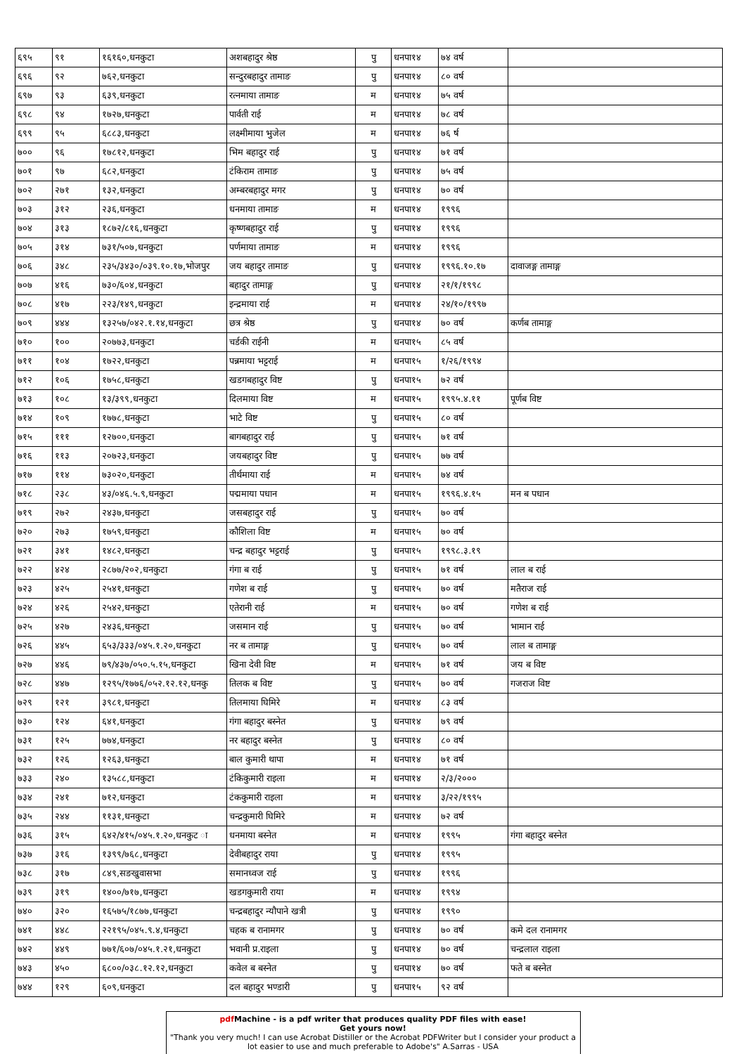| ६९५ | ९१ | १६१६०,धनकुटा | अशबहादुर श्रेष्ठ | पु | धनपा१४ | ७४ वर्ष | |
| ६९६ | ९२ | ७६२,धनकुटा | सन्दुरबहादुर तामाङ | पु | धनपा१४ | ८० वर्ष | |
| ६९७ | ९३ | ६३९,धनकुटा | रत्नमाया तामाङ | म | धनपा१४ | ७५ वर्ष | |
| ६९८ | ९४ | १७२७,धनकुटा | पार्वती राई | म | धनपा१४ | ७८ वर्ष | |
| ६९९ | ९५ | ६८८३,धनकुटा | लक्ष्मीमाया भुजेल | म | धनपा१४ | ७६ र्ष | |
| ७०० | ९६ | १७८१२,धनकुटा | भिम बहादुर राई | पु | धनपा१४ | ७१ वर्ष | |
| ७०१ | ९७ | ६८२,धनकुटा | टंकिराम तामाङ | पु | धनपा१४ | ७५ वर्ष | |
| ७०२ | २७१ | १३२,धनकुटा | अम्बरबहादुर मगर | पु | धनपा१४ | ७० वर्ष | |
| ७०३ | ३१२ | २३६,धनकुटा | धनमाया तामाङ | म | धनपा१४ | १९९६ | |
| ७०४ | ३१३ | १८७२/८१६,धनकुटा | कृष्णबहादुर राई | पु | धनपा१४ | १९९६ | |
| ७०५ | ३१४ | ७३१/५०७,धनकुटा | पर्णमाया तामाङ | म | धनपा१४ | १९९६ | |
| ७०६ | ३४८ | २३५/३४३०/०३९.१०.१७,भोजपुर | जय बहादुर तामाङ | पु | धनपा१४ | १९९६.१०.१७ | दावाजङ्ग तामाङ्ग |
| ७०७ | ४१६ | ७३०/६०४,धनकुटा | बहादुर तामाङ्ग | पु | धनपा१४ | २१/१/१९९८ | |
| ७०८ | ४१७ | २२३/१४९,धनकुटा | इन्द्रमाया राई | म | धनपा१४ | २४/१०/१९९७ | |
| ७०९ | ४४४ | १३२५७/०४२.१.१४,धनकुटा | छत्र श्रेष्ठ | पु | धनपा१४ | ७० वर्ष | कर्णब तामाङ्ग |
| ७१० | १०० | २०७७३,धनकुटा | चर्डकी राईनी | म | धनपा१५ | ८५ वर्ष | |
| ७११ | १०४ | १७२२,धनकुटा | पन्नमाया भट्टराई | म | धनपा१५ | १/२६/१९९४ | |
| ७१२ | १०६ | १७५८,धनकुटा | खडगबहादुर विष्ट | पु | धनपा१५ | ७२ वर्ष | |
| ७१३ | १०८ | १३/३९९,धनकुटा | दिलमाया विष्ट | म | धनपा१५ | १९९५.४.११ | पूर्णब विष्ट |
| ७१४ | १०९ | १७७८,धनकुटा | भाटे विष्ट | पु | धनपा१५ | ८० वर्ष | |
| ७१५ | १११ | १२७००,धनकुटा | बागबहादुर राई | पु | धनपा१५ | ७१ वर्ष | |
| ७१६ | ११३ | २०७२३,धनकुटा | जयबहादुर विष्ट | पु | धनपा१५ | ७७ वर्ष | |
| ७१७ | ११४ | ७३०२०,धनकुटा | तीर्थमाया राई | म | धनपा१५ | ७४ वर्ष | |
| ७१८ | २३८ | ४३/०४६.५.९,धनकुटा | पद्ममाया पधान | म | धनपा१५ | १९९६.४.१५ | मन ब पधान |
| ७१९ | २७२ | २४३७,धनकुटा | जसबहादुर राई | पु | धनपा१५ | ७० वर्ष | |
| ७२० | २७३ | १७५९,धनकुटा | कौशिला विष्ट | म | धनपा१५ | ७० वर्ष | |
| ७२१ | ३४१ | १४८२,धनकुटा | चन्द्र बहादुर भट्टराई | पु | धनपा१५ | १९९८.३.१९ | |
| ७२२ | ४२४ | २८७७/२०२,धनकुटा | गंगा ब राई | पु | धनपा१५ | ७१ वर्ष | लाल ब राई |
| ७२३ | ४२५ | २५४१,धनकुटा | गणेश ब राई | पु | धनपा१५ | ७० वर्ष | मतैराज राई |
| ७२४ | ४२६ | २५४२,धनकुटा | एतेरानी राई | म | धनपा१५ | ७० वर्ष | गणेश ब राई |
| ७२५ | ४२७ | २४३६,धनकुटा | जसमान राई | पु | धनपा१५ | ७० वर्ष | भामान राई |
| ७२६ | ४४५ | ६५३/३३३/०४५.१.२०,धनकुटा | नर ब तामाङ्ग | पु | धनपा१५ | ७० वर्ष | लाल ब तामाङ्ग |
| ७२७ | ४४६ | ७९/४३७/०५०.५.१५,धनकुटा | खिना देवी विष्ट | म | धनपा१५ | ७१ वर्ष | जय ब विष्ट |
| ७२८ | ४४७ | १२९५/१७७६/०५२.१२.१२,धनकु | तिलक ब विष्ट | पु | धनपा१५ | ७० वर्ष | गजराज विष्ट |
| ७२९ | १२१ | ३९८१,धनकुटा | तिलमाया घिमिरे | म | धनपा१४ | ८३ वर्ष | |
| ७३० | १२४ | ६४१,धनकुटा | गंगा बहादुर बस्नेत | पु | धनपा१४ | ७९ वर्ष | |
| ७३१ | १२५ | ७७४,धनकुटा | नर बहादुर बस्नेत | पु | धनपा१४ | ८० वर्ष | |
| ७३२ | १२६ | १२६३,धनकुटा | बाल कुमारी थापा | म | धनपा१४ | ७१ वर्ष | |
| ७३३ | २४० | १३५८८,धनकुटा | टंकिकुमारी राइला | म | धनपा१४ | २/३/२००० | |
| ७३४ | २४१ | ७१२,धनकुटा | टंककुमारी राइला | म | धनपा१४ | ३/२२/१९९५ | |
| ७३५ | २४४ | ११३१,धनकुटा | चन्द्रकुमारी घिमिरे | म | धनपा१४ | ७२ वर्ष | |
| ७३६ | ३१५ | ६४२/४१५/०४५.१.२०,धनकुट ा | धनमाया बस्नेत | म | धनपा१४ | १९९५ | गंगा बहादुर बस्नेत |
| ७३७ | ३१६ | १३९९/७६८,धनकुटा | देवीबहादुर राया | पु | धनपा१४ | १९९५ | |
| ७३८ | ३१७ | ८४९,सङखुवासभा | समानध्वज राई | पु | धनपा१४ | १९९६ | |
| ७३९ | ३१९ | १४००/७१७,धनकुटा | खडगकुमारी राया | म | धनपा१४ | १९९४ | |
| ७४० | ३२० | १६५७५/१८७७,धनकुटा | चन्द्रबहादुर न्यौपाने खत्री | पु | धनपा१४ | १९९० | |
| ७४१ | ४४८ | २२१९५/०४५.९.४,धनकुटा | चहक ब रानामगर | पु | धनपा१४ | ७० वर्ष | कमे दल रानामगर |
| ७४२ | ४४९ | ७७१/६०७/०४५.१.२१,धनकुटा | भवानी प्र.राइला | पु | धनपा१४ | ७० वर्ष | चन्द्रलाल राइला |
| ७४३ | ४५० | ६८००/०३८.१२.१२,धनकुटा | कवेल ब बस्नेत | पु | धनपा१४ | ७० वर्ष | फते ब बस्नेत |
| ७४४ | १२९ | ६०९,धनकुटा | दल बहादुर भण्डारी | पु | धनपा१५ | ९२ वर्ष | |
pdf Machine - is a pdf writer that produces quality PDF files with ease!
Get yours now!
"Thank you very much! I can use Acrobat Distiller or the Acrobat PDFWriter but I consider your product a lot easier to use and much preferable to Adobe's" A.Sarras - USA